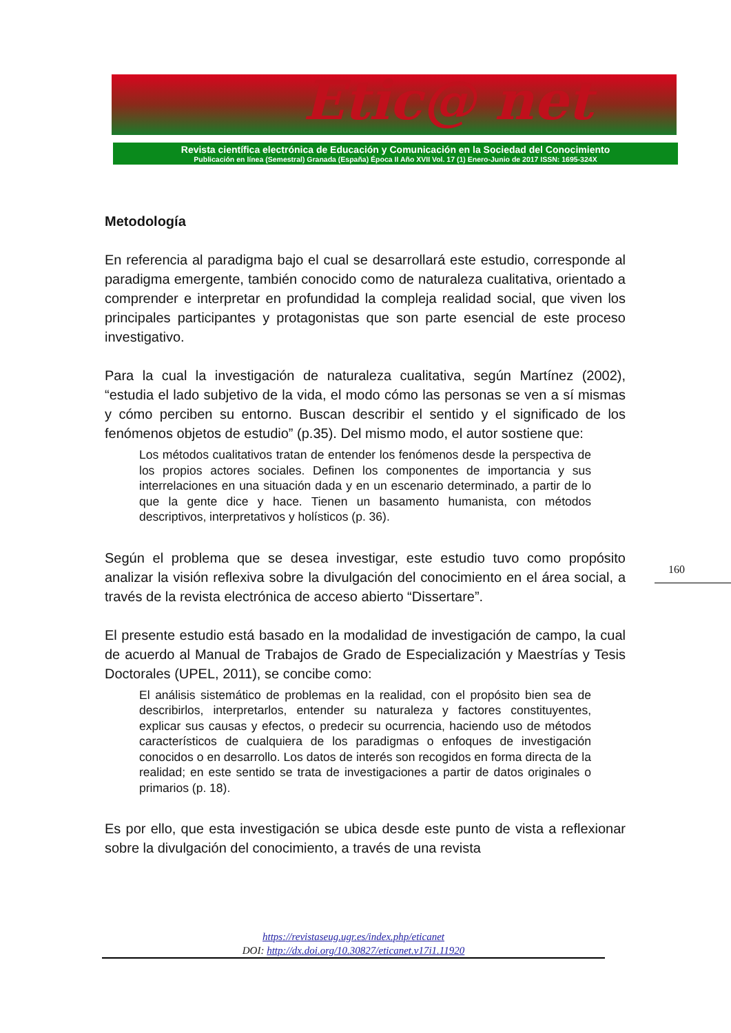Etic@ net
Revista científica electrónica de Educación y Comunicación en la Sociedad del Conocimiento
Publicación en línea (Semestral) Granada (España) Época II Año XVII Vol. 17 (1) Enero-Junio de 2017 ISSN: 1695-324X
Metodología
En referencia al paradigma bajo el cual se desarrollará este estudio, corresponde al paradigma emergente, también conocido como de naturaleza cualitativa, orientado a comprender e interpretar en profundidad la compleja realidad social, que viven los principales participantes y protagonistas que son parte esencial de este proceso investigativo.
Para la cual la investigación de naturaleza cualitativa, según Martínez (2002), “estudia el lado subjetivo de la vida, el modo cómo las personas se ven a sí mismas y cómo perciben su entorno. Buscan describir el sentido y el significado de los fenómenos objetos de estudio” (p.35). Del mismo modo, el autor sostiene que:
Los métodos cualitativos tratan de entender los fenómenos desde la perspectiva de los propios actores sociales. Definen los componentes de importancia y sus interrelaciones en una situación dada y en un escenario determinado, a partir de lo que la gente dice y hace. Tienen un basamento humanista, con métodos descriptivos, interpretativos y holísticos (p. 36).
Según el problema que se desea investigar, este estudio tuvo como propósito analizar la visión reflexiva sobre la divulgación del conocimiento en el área social, a través de la revista electrónica de acceso abierto “Dissertare”.
El presente estudio está basado en la modalidad de investigación de campo, la cual de acuerdo al Manual de Trabajos de Grado de Especialización y Maestrías y Tesis Doctorales (UPEL, 2011), se concibe como:
El análisis sistemático de problemas en la realidad, con el propósito bien sea de describirlos, interpretarlos, entender su naturaleza y factores constituyentes, explicar sus causas y efectos, o predecir su ocurrencia, haciendo uso de métodos característicos de cualquiera de los paradigmas o enfoques de investigación conocidos o en desarrollo. Los datos de interés son recogidos en forma directa de la realidad; en este sentido se trata de investigaciones a partir de datos originales o primarios (p. 18).
Es por ello, que esta investigación se ubica desde este punto de vista a reflexionar sobre la divulgación del conocimiento, a través de una revista
160
https://revistaseug.ugr.es/index.php/eticanet
DOI: http://dx.doi.org/10.30827/eticanet.v17i1.11920